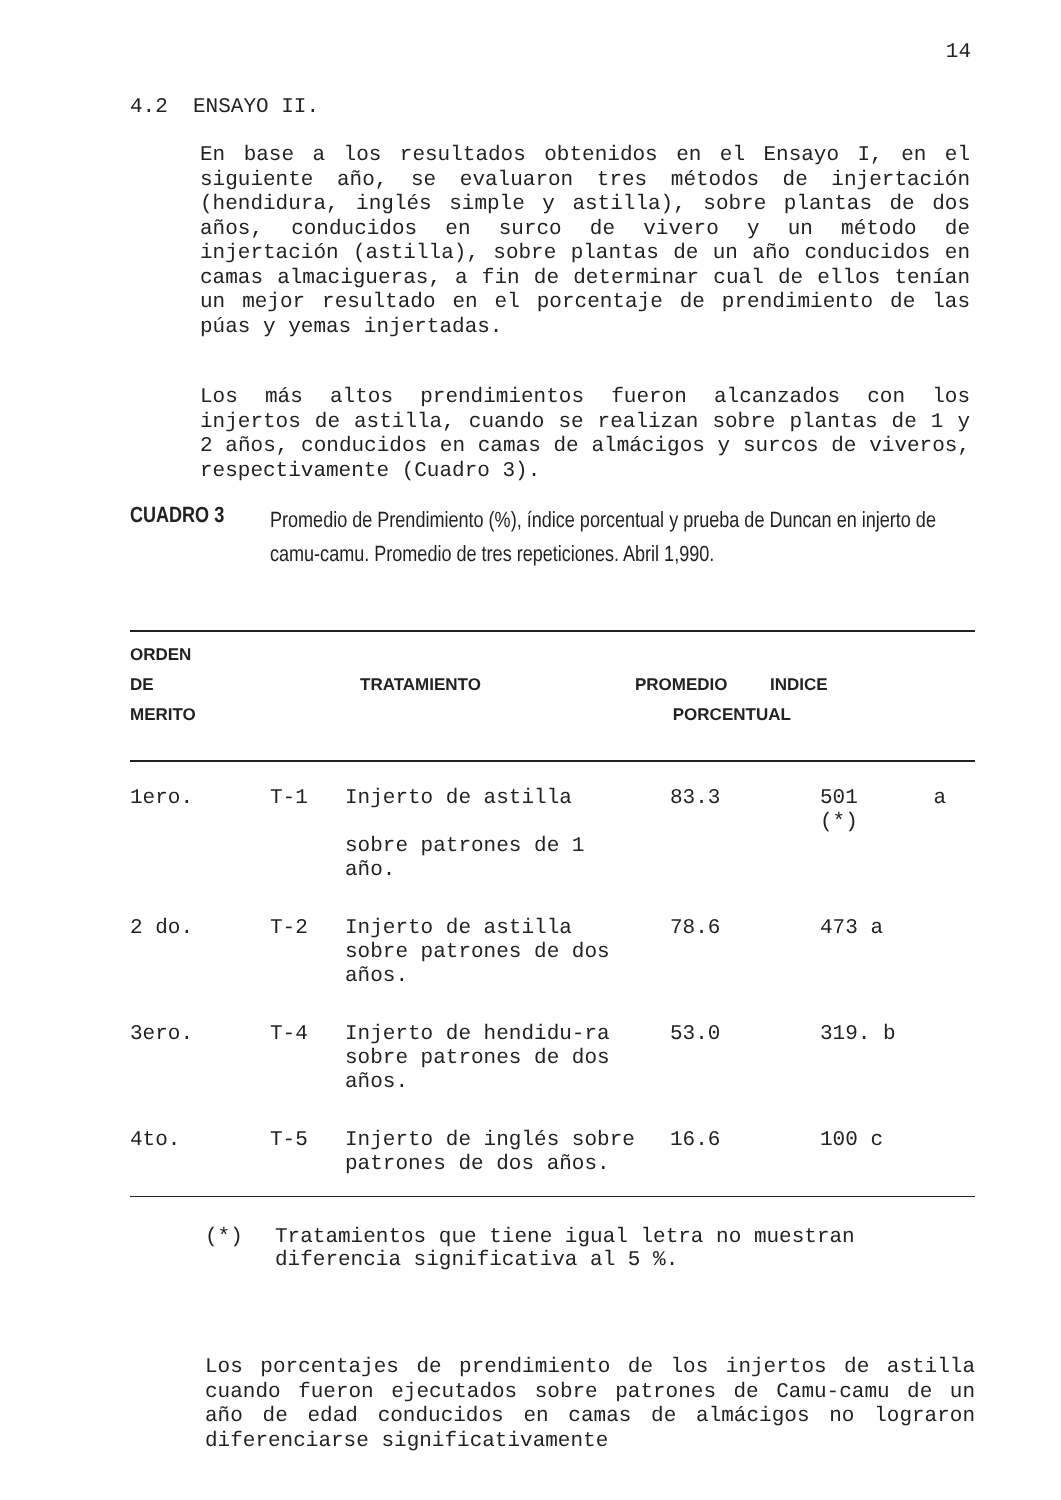14
4.2 ENSAYO II.
En base a los resultados obtenidos en el Ensayo I, en el siguiente año, se evaluaron tres métodos de injertación (hendidura, inglés simple y astilla), sobre plantas de dos años, conducidos en surco de vivero y un método de injertación (astilla), sobre plantas de un año conducidos en camas almacigueras, a fin de determinar cual de ellos tenían un mejor resultado en el porcentaje de prendimiento de las púas y yemas injertadas.
Los más altos prendimientos fueron alcanzados con los injertos de astilla, cuando se realizan sobre plantas de 1 y 2 años, conducidos en camas de almácigos y surcos de viveros, respectivamente (Cuadro 3).
CUADRO 3
Promedio de Prendimiento (%), índice porcentual y prueba de Duncan en injerto de camu-camu. Promedio de tres repeticiones. Abril 1,990.
| ORDEN DE MERITO | TRATAMIENTO | | PROMEDIO INDICE PORCENTUAL | |
| --- | --- | --- | --- | --- |
| 1ero. | T-1 | Injerto de astilla sobre patrones de 1 año. | 83.3 | 501 a (*) |
| 2 do. | T-2 | Injerto de astilla sobre patrones de dos años. | 78.6 | 473 a |
| 3ero. | T-4 | Injerto de hendidu-ra sobre patrones de dos años. | 53.0 | 319. b |
| 4to. | T-5 | Injerto de inglés sobre patrones de dos años. | 16.6 | 100 c |
(*) Tratamientos que tiene igual letra no muestran diferencia significativa al 5 %.
Los porcentajes de prendimiento de los injertos de astilla cuando fueron ejecutados sobre patrones de Camu-camu de un año de edad conducidos en camas de almácigos no lograron diferenciarse significativamente